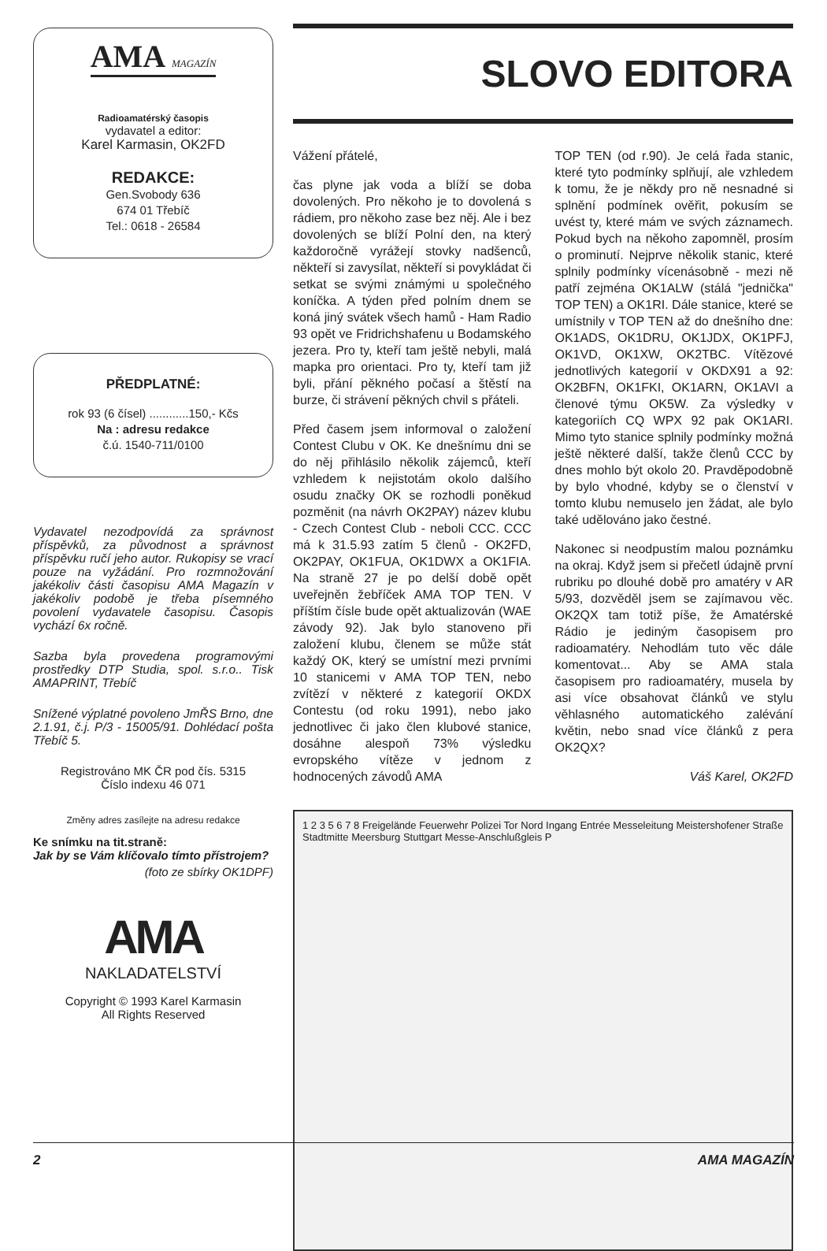AMA MAGAZÍN
Radioamatérský časopis
vydavatel a editor:
Karel Karmasin, OK2FD
REDAKCE:
Gen.Svobody 636
674 01 Třebíč
Tel.: 0618 - 26584
PŘEDPLATNÉ:
rok 93 (6 čísel) ............150,- Kčs
Na : adresu redakce
č.ú. 1540-711/0100
Vydavatel nezodpovídá za správnost příspěvků, za původnost a správnost příspěvku ručí jeho autor. Rukopisy se vrací pouze na vyžádání. Pro rozmnožování jakékoliv části časopisu AMA Magazín v jakékoliv podobě je třeba písemného povolení vydavatele časopisu. Časopis vychází 6x ročně.
Sazba byla provedena programovými prostředky DTP Studia, spol. s.r.o.. Tisk AMAPRINT, Třebíč
Snížené výplatné povoleno JmŘS Brno, dne 2.1.91, č.j. P/3 - 15005/91. Dohlédací pošta Třebíč 5.
Registrováno MK ČR pod čís. 5315
Číslo indexu 46 071
Změny adres zasílejte na adresu redakce
Ke snímku na tit.straně:
Jak by se Vám klíčovalo tímto přístrojem?
(foto ze sbírky OK1DPF)
AMA
NAKLADATELSTVÍ
Copyright © 1993 Karel Karmasin
All Rights Reserved
SLOVO EDITORA
Vážení přátelé,
čas plyne jak voda a blíží se doba dovolených. Pro někoho je to dovolená s rádiem, pro někoho zase bez něj. Ale i bez dovolených se blíží Polní den, na který každoročně vyrážejí stovky nadšenců, někteří si zavysílat, někteří si povykládat či setkat se svými známými u společného koníčka. A týden před polním dnem se koná jiný svátek všech hamů - Ham Radio 93 opět ve Fridrichshafenu u Bodamského jezera. Pro ty, kteří tam ještě nebyli, malá mapka pro orientaci. Pro ty, kteří tam již byli, přání pěkného počasí a štěstí na burze, či strávení pěkných chvil s přáteli.
Před časem jsem informoval o založení Contest Clubu v OK. Ke dnešnímu dni se do něj přihlásilo několik zájemců, kteří vzhledem k nejistotám okolo dalšího osudu značky OK se rozhodli poněkud pozměnit (na návrh OK2PAY) název klubu - Czech Contest Club - neboli CCC. CCC má k 31.5.93 zatím 5 členů - OK2FD, OK2PAY, OK1FUA, OK1DWX a OK1FIA. Na straně 27 je po delší době opět uveřejněn žebříček AMA TOP TEN. V příštím čísle bude opět aktualizován (WAE závody 92). Jak bylo stanoveno při založení klubu, členem se může stát každý OK, který se umístní mezi prvními 10 stanicemi v AMA TOP TEN, nebo zvítězí v některé z kategorií OKDX Contestu (od roku 1991), nebo jako jednotlivec či jako člen klubové stanice, dosáhne alespoň 73% výsledku evropského vítěze v jednom z hodnocených závodů AMA
TOP TEN (od r.90). Je celá řada stanic, které tyto podmínky splňují, ale vzhledem k tomu, že je někdy pro ně nesnadné si splnění podmínek ověřit, pokusím se uvést ty, které mám ve svých záznamech. Pokud bych na někoho zapomněl, prosím o prominutí. Nejprve několik stanic, které splnily podmínky vícenásobně - mezi ně patří zejména OK1ALW (stálá "jednička" TOP TEN) a OK1RI. Dále stanice, které se umístnily v TOP TEN až do dnešního dne: OK1ADS, OK1DRU, OK1JDX, OK1PFJ, OK1VD, OK1XW, OK2TBC. Vítězové jednotlivých kategorií v OKDX91 a 92: OK2BFN, OK1FKI, OK1ARN, OK1AVI a členové týmu OK5W. Za výsledky v kategoriích CQ WPX 92 pak OK1ARI. Mimo tyto stanice splnily podmínky možná ještě některé další, takže členů CCC by dnes mohlo být okolo 20. Pravděpodobně by bylo vhodné, kdyby se o členství v tomto klubu nemuselo jen žádat, ale bylo také udělováno jako čestné.
Nakonec si neodpustím malou poznámku na okraj. Když jsem si přečetl údajně první rubriku po dlouhé době pro amatéry v AR 5/93, dozvěděl jsem se zajímavou věc. OK2QX tam totiž píše, že Amatérské Rádio je jediným časopisem pro radioamatéry. Nehodlám tuto věc dále komentovat... Aby se AMA stala časopisem pro radioamatéry, musela by asi více obsahovat článků ve stylu věhlasného automatického zalévání květin, nebo snad více článků z pera OK2QX?
Váš Karel, OK2FD
1 2 3 5 6 7 8 Freigelände Feuerwehr Polizei Tor Nord Ingang Entrée Messeleitung Meistershofener Straße Stadtmitte Meersburg Stuttgart Messe-Anschlußgleis P
2 AMA MAGAZÍN